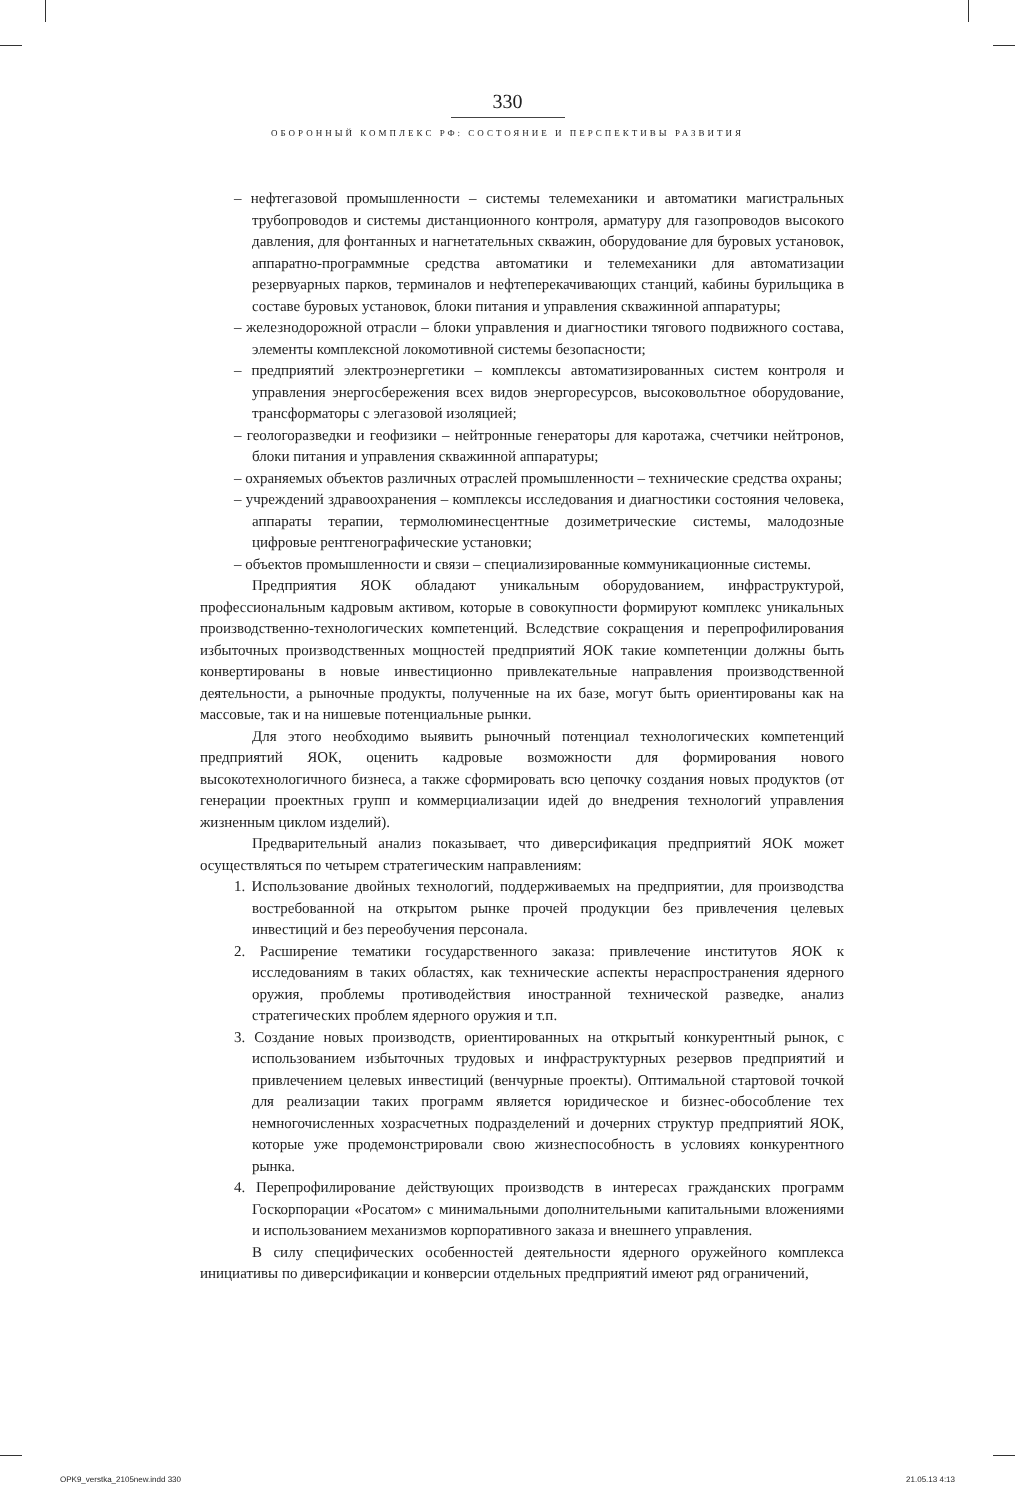330
ОБОРОННЫЙ КОМПЛЕКС РФ: СОСТОЯНИЕ И ПЕРСПЕКТИВЫ РАЗВИТИЯ
– нефтегазовой промышленности – системы телемеханики и автоматики магистральных трубопроводов и системы дистанционного контроля, арматуру для газопроводов высокого давления, для фонтанных и нагнетательных скважин, оборудование для буровых установок, аппаратно-программные средства автоматики и телемеханики для автоматизации резервуарных парков, терминалов и нефтеперекачивающих станций, кабины бурильщика в составе буровых установок, блоки питания и управления скважинной аппаратуры;
– железнодорожной отрасли – блоки управления и диагностики тягового подвижного состава, элементы комплексной локомотивной системы безопасности;
– предприятий электроэнергетики – комплексы автоматизированных систем контроля и управления энергосбережения всех видов энергоресурсов, высоковольтное оборудование, трансформаторы с элегазовой изоляцией;
– геологоразведки и геофизики – нейтронные генераторы для каротажа, счетчики нейтронов, блоки питания и управления скважинной аппаратуры;
– охраняемых объектов различных отраслей промышленности – технические средства охраны;
– учреждений здравоохранения – комплексы исследования и диагностики состояния человека, аппараты терапии, термолюминесцентные дозиметрические системы, малодозные цифровые рентгенографические установки;
– объектов промышленности и связи – специализированные коммуникационные системы.
Предприятия ЯОК обладают уникальным оборудованием, инфраструктурой, профессиональным кадровым активом, которые в совокупности формируют комплекс уникальных производственно-технологических компетенций. Вследствие сокращения и перепрофилирования избыточных производственных мощностей предприятий ЯОК такие компетенции должны быть конвертированы в новые инвестиционно привлекательные направления производственной деятельности, а рыночные продукты, полученные на их базе, могут быть ориентированы как на массовые, так и на нишевые потенциальные рынки.
Для этого необходимо выявить рыночный потенциал технологических компетенций предприятий ЯОК, оценить кадровые возможности для формирования нового высокотехнологичного бизнеса, а также сформировать всю цепочку создания новых продуктов (от генерации проектных групп и коммерциализации идей до внедрения технологий управления жизненным циклом изделий).
Предварительный анализ показывает, что диверсификация предприятий ЯОК может осуществляться по четырем стратегическим направлениям:
1. Использование двойных технологий, поддерживаемых на предприятии, для производства востребованной на открытом рынке прочей продукции без привлечения целевых инвестиций и без переобучения персонала.
2. Расширение тематики государственного заказа: привлечение институтов ЯОК к исследованиям в таких областях, как технические аспекты нераспространения ядерного оружия, проблемы противодействия иностранной технической разведке, анализ стратегических проблем ядерного оружия и т.п.
3. Создание новых производств, ориентированных на открытый конкурентный рынок, с использованием избыточных трудовых и инфраструктурных резервов предприятий и привлечением целевых инвестиций (венчурные проекты). Оптимальной стартовой точкой для реализации таких программ является юридическое и бизнес-обособление тех немногочисленных хозрасчетных подразделений и дочерних структур предприятий ЯОК, которые уже продемонстрировали свою жизнеспособность в условиях конкурентного рынка.
4. Перепрофилирование действующих производств в интересах гражданских программ Госкорпорации «Росатом» с минимальными дополнительными капитальными вложениями и использованием механизмов корпоративного заказа и внешнего управления.
В силу специфических особенностей деятельности ядерного оружейного комплекса инициативы по диверсификации и конверсии отдельных предприятий имеют ряд ограничений,
OPK9_verstka_2105new.indd 330 21.05.13 4:13